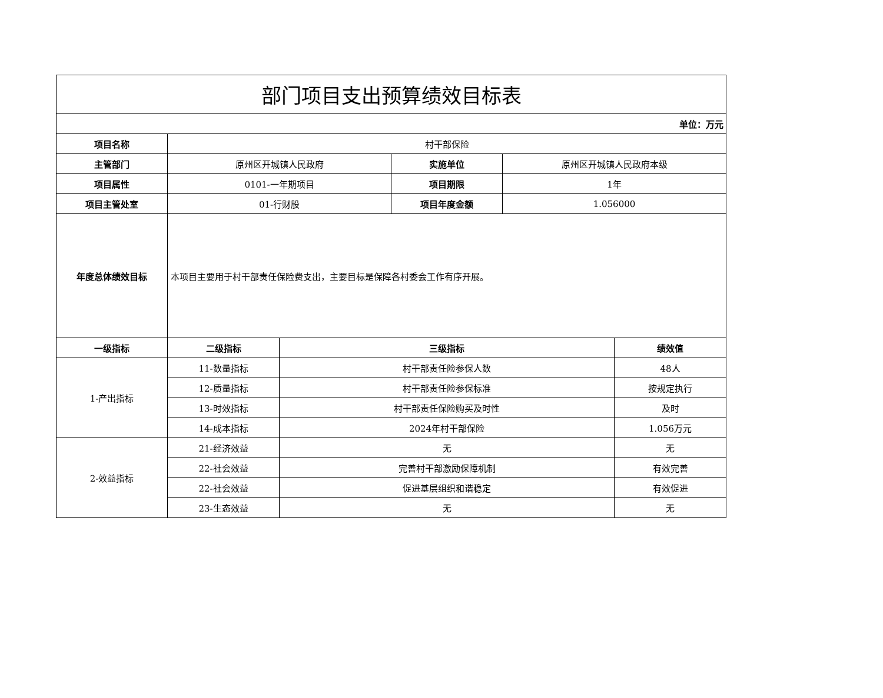| 部门项目支出预算绩效目标表 | | | | | |
| 单位：万元 | | | | | |
| 项目名称 | 村干部保险 | | | | |
| 主管部门 | 原州区开城镇人民政府 | | 实施单位 | 原州区开城镇人民政府本级 | |
| 项目属性 | 0101-一年期项目 | | 项目期限 | 1年 | |
| 项目主管处室 | 01-行财股 | | 项目年度金额 | 1.056000 | |
| 年度总体绩效目标 | 本项目主要用于村干部责任保险费支出，主要目标是保障各村委会工作有序开展。 | | | | |
| 一级指标 | 二级指标 | 三级指标 | | | 绩效值 |
| 1-产出指标 | 11-数量指标 | 村干部责任险参保人数 | | | 48人 |
| | 12-质量指标 | 村干部责任险参保标准 | | | 按规定执行 |
| | 13-时效指标 | 村干部责任保险购买及时性 | | | 及时 |
| | 14-成本指标 | 2024年村干部保险 | | | 1.056万元 |
| 2-效益指标 | 21-经济效益 | 无 | | | 无 |
| | 22-社会效益 | 完善村干部激励保障机制 | | | 有效完善 |
| | 22-社会效益 | 促进基层组织和谐稳定 | | | 有效促进 |
| | 23-生态效益 | 无 | | | 无 |